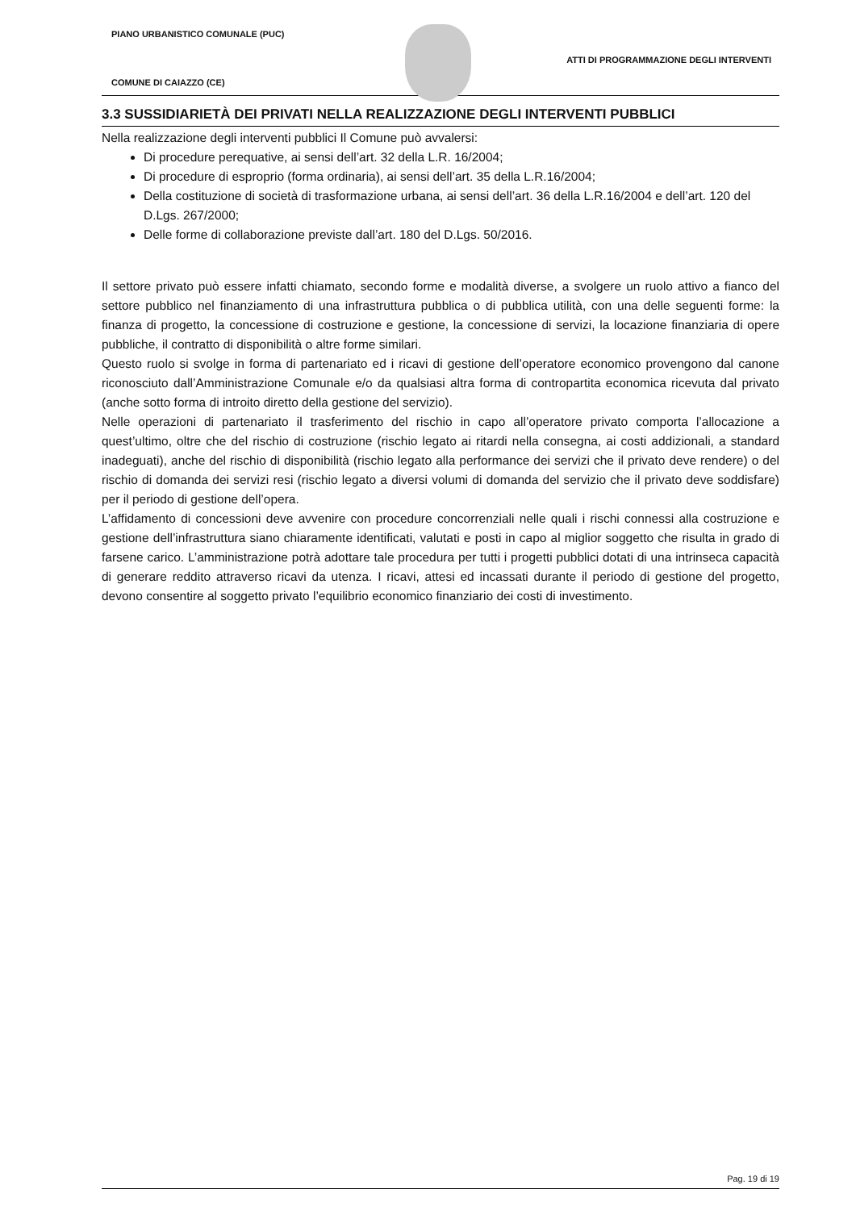PIANO URBANISTICO COMUNALE (PUC)
ATTI DI PROGRAMMAZIONE DEGLI INTERVENTI
COMUNE DI CAIAZZO (CE)
3.3 SUSSIDIARIETÀ DEI PRIVATI NELLA REALIZZAZIONE DEGLI INTERVENTI PUBBLICI
Nella realizzazione degli interventi pubblici Il Comune può avvalersi:
Di procedure perequative, ai sensi dell’art. 32 della L.R. 16/2004;
Di procedure di esproprio (forma ordinaria), ai sensi dell’art. 35 della L.R.16/2004;
Della costituzione di società di trasformazione urbana, ai sensi dell’art. 36 della L.R.16/2004 e dell’art. 120 del D.Lgs. 267/2000;
Delle forme di collaborazione previste dall’art. 180 del D.Lgs. 50/2016.
Il settore privato può essere infatti chiamato, secondo forme e modalità diverse, a svolgere un ruolo attivo a fianco del settore pubblico nel finanziamento di una infrastruttura pubblica o di pubblica utilità, con una delle seguenti forme: la finanza di progetto, la concessione di costruzione e gestione, la concessione di servizi, la locazione finanziaria di opere pubbliche, il contratto di disponibilità o altre forme similari.
Questo ruolo si svolge in forma di partenariato ed i ricavi di gestione dell’operatore economico provengono dal canone riconosciuto dall’Amministrazione Comunale e/o da qualsiasi altra forma di contropartita economica ricevuta dal privato (anche sotto forma di introito diretto della gestione del servizio).
Nelle operazioni di partenariato il trasferimento del rischio in capo all’operatore privato comporta l’allocazione a quest’ultimo, oltre che del rischio di costruzione (rischio legato ai ritardi nella consegna, ai costi addizionali, a standard inadeguati), anche del rischio di disponibilità (rischio legato alla performance dei servizi che il privato deve rendere) o del rischio di domanda dei servizi resi (rischio legato a diversi volumi di domanda del servizio che il privato deve soddisfare) per il periodo di gestione dell’opera.
L’affidamento di concessioni deve avvenire con procedure concorrenziali nelle quali i rischi connessi alla costruzione e gestione dell’infrastruttura siano chiaramente identificati, valutati e posti in capo al miglior soggetto che risulta in grado di farsene carico. L’amministrazione potrà adottare tale procedura per tutti i progetti pubblici dotati di una intrinseca capacità di generare reddito attraverso ricavi da utenza. I ricavi, attesi ed incassati durante il periodo di gestione del progetto, devono consentire al soggetto privato l’equilibrio economico finanziario dei costi di investimento.
Pag. 19 di 19